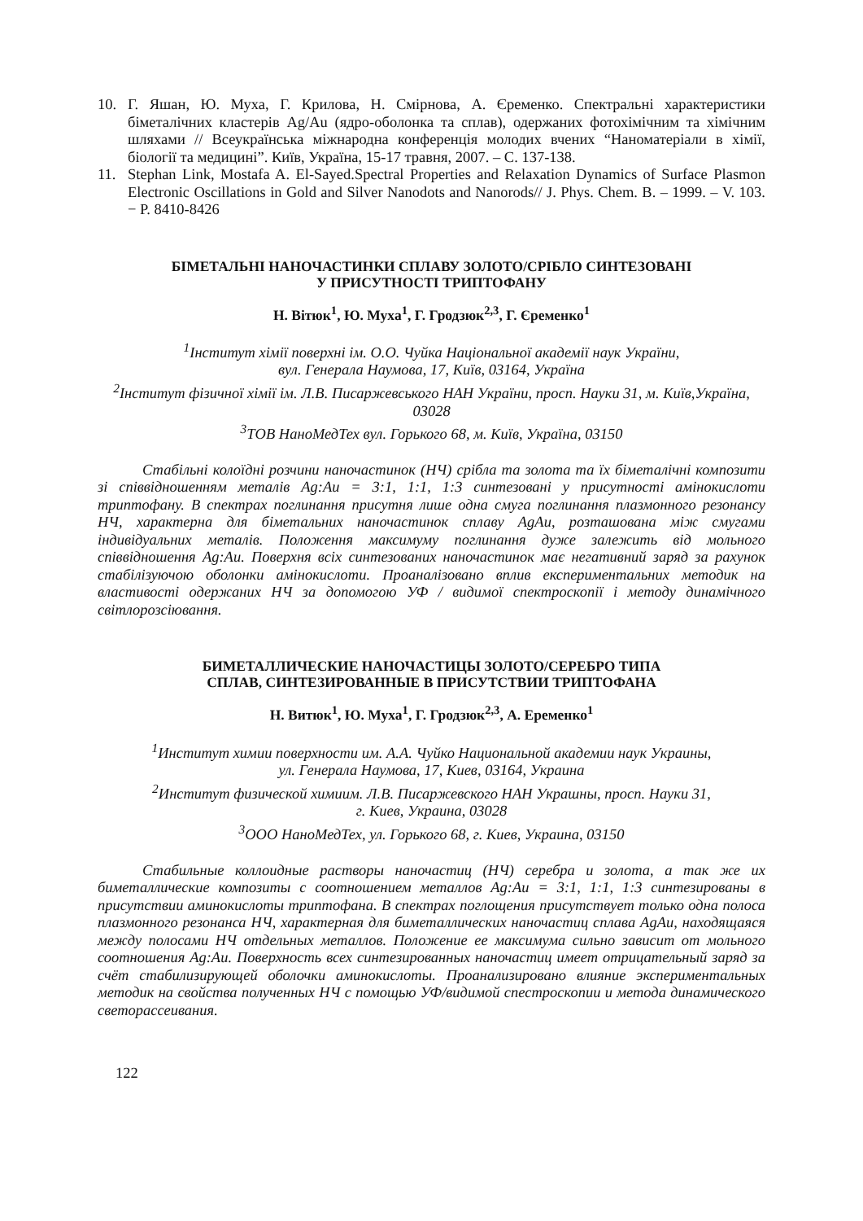10. Г. Яшан, Ю. Муха, Г. Крилова, Н. Смірнова, А. Єременко. Спектральні характеристики біметалічних кластерів Ag/Au (ядро-оболонка та сплав), одержаних фотохімічним та хімічним шляхами // Всеукраїнська міжнародна конференція молодих вчених “Наноматеріали в хімії, біології та медицині”. Київ, Україна, 15-17 травня, 2007. – С. 137-138.
11. Stephan Link, Mostafa A. El-Sayed.Spectral Properties and Relaxation Dynamics of Surface Plasmon Electronic Oscillations in Gold and Silver Nanodots and Nanorods// J. Phys. Chem. B. – 1999. – V. 103. − P. 8410-8426
БІМЕТАЛЬНІ НАНОЧАСТИНКИ СПЛАВУ ЗОЛОТО/СРІБЛО СИНТЕЗОВАНІ
У ПРИСУТНОСТІ ТРИПТОФАНУ
Н. Вітюк<sup>1</sup>, Ю. Муха<sup>1</sup>, Г. Гродзюк<sup>2,3</sup>, Г. Єременко<sup>1</sup>
<sup>1</sup> Інститут хімії поверхні ім. О.О. Чуйка Національної академії наук України,
вул. Генерала Наумова, 17, Київ, 03164, Україна
<sup>2</sup> Інститут фізичної хімії ім. Л.В. Писаржевського НАН України, просп. Науки 31, м. Київ,Україна, 03028
<sup>3</sup> ТОВ НаноМедТех вул. Горького 68, м. Київ, Україна, 03150
Стабільні колоїдні розчини наночастинок (НЧ) срібла та золота та їх біметалічні композити зі співвідношенням металів Ag:Au = 3:1, 1:1, 1:3 синтезовані у присутності амінокислоти триптофану. В спектрах поглинання присутня лише одна смуга поглинання плазмонного резонансу НЧ, характерна для біметальних наночастинок сплаву AgAu, розташована між смугами індивідуальних металів. Положення максимуму поглинання дуже залежить від мольного співвідношення Ag:Au. Поверхня всіх синтезованих наночастинок має негативний заряд за рахунок стабілізуючою оболонки амінокислоти. Проаналізовано вплив експериментальних методик на властивості одержаних НЧ за допомогою УФ / видимої спектроскопії і методу динамічного світлорозсіювання.
БИМЕТАЛЛИЧЕСКИЕ НАНОЧАСТИЦЫ ЗОЛОТО/СЕРЕБРО ТИПА
СПЛАВ, СИНТЕЗИРОВАННЫЕ В ПРИСУТСТВИИ ТРИПТОФАНА
Н. Витюк<sup>1</sup>, Ю. Муха<sup>1</sup>, Г. Гродзюк<sup>2,3</sup>, А. Еременко<sup>1</sup>
<sup>1</sup> Институт химии поверхности им. А.А. Чуйко Национальной академии наук Украины,
ул. Генерала Наумова, 17, Киев, 03164, Украина
<sup>2</sup> Институт физической химиим. Л.В. Писаржевского НАН Украшны, просп. Науки 31,
г. Киев, Украина, 03028
<sup>3</sup> ООО НаноМедТех, ул. Горького 68, г. Киев, Украина, 03150
Стабильные коллоидные растворы наночастиц (НЧ) серебра и золота, а так же их биметаллические композиты с соотношением металлов Ag:Au = 3:1, 1:1, 1:3 синтезированы в присутствии аминокислоты триптофана. В спектрах поглощения присутствует только одна полоса плазмонного резонанса НЧ, характерная для биметаллических наночастиц сплава AgAu, находящаяся между полосами НЧ отдельных металлов. Положение ее максимума сильно зависит от мольного соотношения Ag:Au. Поверхность всех синтезированных наночастиц имеет отрицательный заряд за счёт стабилизирующей оболочки аминокислоты. Проанализировано влияние экспериментальных методик на свойства полученных НЧ с помощью УФ/видимой спестроскопии и метода динамического светорассеивания.
122